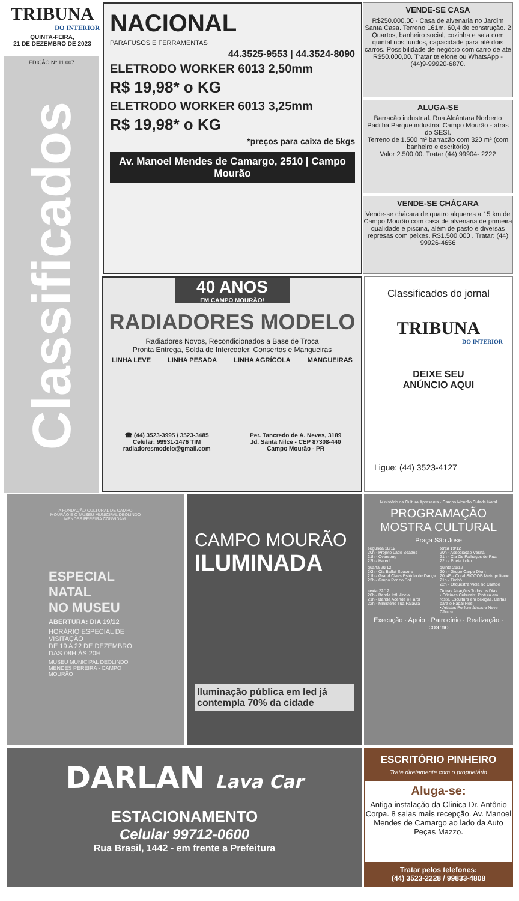TRIBUNA
DO INTERIOR
QUINTA-FEIRA,
21 DE DEZEMBRO DE 2023
EDIÇÃO Nº 11.007
Classificados
NACIONAL
PARAFUSOS E FERRAMENTAS
44.3525-9553 | 44.3524-8090
ELETRODO WORKER 6013 2,50mm
R$ 19,98* o KG
ELETRODO WORKER 6013 3,25mm
R$ 19,98* o KG
*preços para caixa de 5kgs
Av. Manoel Mendes de Camargo, 2510 | Campo Mourão
VENDE-SE CASA
R$250.000,00 - Casa de alvenaria no Jardim Santa Casa. Terreno 161m, 60,4 de construção. 2 Quartos, banheiro social, cozinha e sala com quintal nos fundos, capacidade para até dois carros. Possibilidade de negócio com carro de até R$50.000,00. Tratar telefone ou WhatsApp - (44)9-99920-6870.
ALUGA-SE
Barracão industrial. Rua Alcântara Norberto Padilha Parque industrial Campo Mourão - atrás do SESI.
Terreno de 1.500 m² barracão com 320 m² (com banheiro e escritório)
Valor 2.500,00. Tratar (44) 99904- 2222
VENDE-SE CHÁCARA
Vende-se chácara de quatro alqueres a 15 km de Campo Mourão com casa de alvenaria de primeira qualidade e piscina, além de pasto e diversas represas com peixes. R$1.500.000 . Tratar: (44) 99926-4656
40 ANOS
EM CAMPO MOURÃO!
RADIADORES MODELO
Radiadores Novos, Recondicionados a Base de Troca
Pronta Entrega, Solda de Intercooler, Consertos e Mangueiras
LINHA LEVE LINHA PESADA LINHA AGRÍCOLA MANGUEIRAS
☎ (44) 3523-3995 / 3523-3485
Celular: 99931-1476 TIM
radiadoresmodelo@gmail.com
Per. Tancredo de A. Neves, 3189
Jd. Santa Nilce - CEP 87308-440
Campo Mourão - PR
Classificados do jornal
TRIBUNA
DO INTERIOR
DEIXE SEU
ANÚNCIO AQUI
Ligue: (44) 3523-4127
A FUNDAÇÃO CULTURAL DE CAMPO MOURÃO E O MUSEU MUNICIPAL DEOLINDO MENDES PEREIRA CONVIDAM:
ESPECIAL
NATAL
NO MUSEU
ABERTURA: DIA 19/12
HORÁRIO ESPECIAL DE VISITAÇÃO
DE 19 A 22 DE DEZEMBRO
DAS 08H ÀS 20H
MUSEU MUNICIPAL DEOLINDO MENDES PEREIRA - CAMPO MOURÃO
CAMPO MOURÃO
ILUMINADA
Iluminação pública em led já contempla 70% da cidade
Ministério da Cultura Apresenta · Campo Mourão Cidade Natal
PROGRAMAÇÃO MOSTRA CULTURAL
Praça São José
segunda 18/12
20h - Projeto Lado Beatles
21h - Oversong
22h - Hated
terça 19/12
20h - Associação Vesná
21h - Cia Os Palhaços de Rua
22h - Poeta Loko
quarta 20/12
20h - Cia Ballet Educere
21h - Grand Class Estúdio de Dança
22h - Grupo Por do Sol
quinta 21/12
20h - Grupo Carpe Diem
20h45 - Coral SICOOB Metropolitano
21h - Timbó
22h - Orquestra Viola no Campo
sexta 22/12
20h - Banda Influência
21h - Banda Acende o Farol
22h - Ministério Tua Palavra
Outras Atrações Todos os Dias
• Oficinas Culturais: Pintura em rosto, Escultura em bexigas, Cartas para o Papai Noel
• Artistas Performáticos e Neve Cênica
Execução · Apoio · Patrocínio · Realização · coamo
DARLAN Lava Car
ESTACIONAMENTO
Celular 99712-0600
Rua Brasil, 1442 - em frente a Prefeitura
ESCRITÓRIO PINHEIRO
Trate diretamente com o proprietário
Aluga-se:
Antiga instalação da Clínica Dr. Antônio Corpa. 8 salas mais recepção. Av. Manoel Mendes de Camargo ao lado da Auto Peças Mazzo.
Tratar pelos telefones:
(44) 3523-2228 / 99833-4808